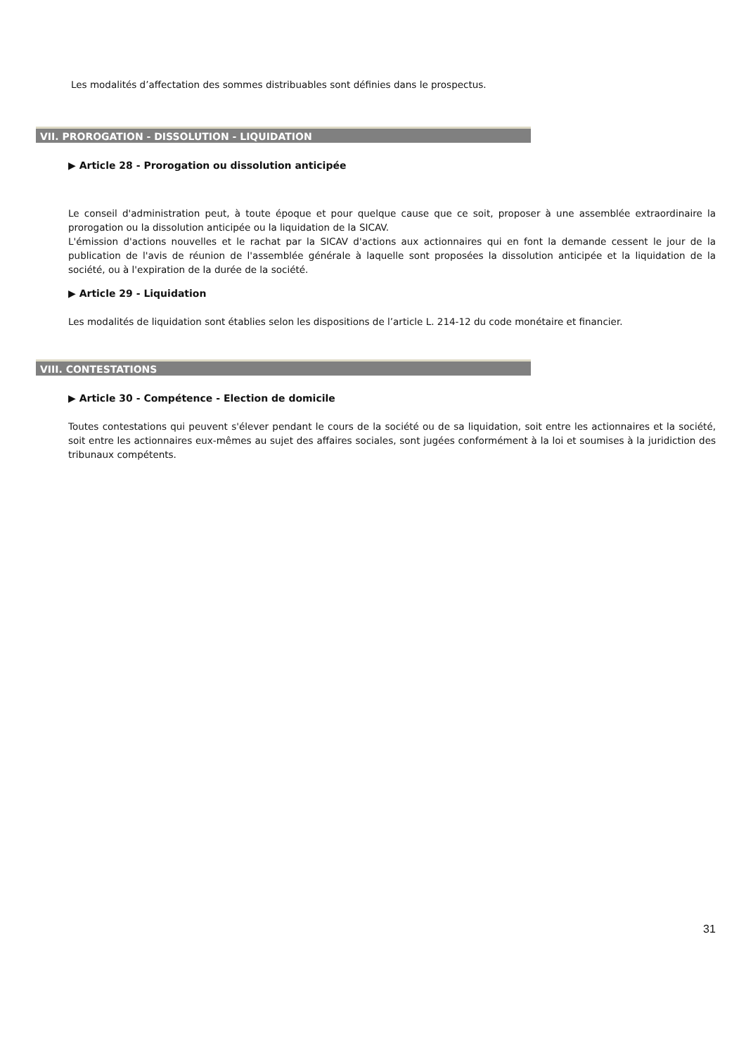Les modalités d’affectation des sommes distribuables sont définies dans le prospectus.
VII. PROROGATION - DISSOLUTION - LIQUIDATION
▶ Article 28 - Prorogation ou dissolution anticipée
Le conseil d'administration peut, à toute époque et pour quelque cause que ce soit, proposer à une assemblée extraordinaire la prorogation ou la dissolution anticipée ou la liquidation de la SICAV.
L'émission d'actions nouvelles et le rachat par la SICAV d'actions aux actionnaires qui en font la demande cessent le jour de la publication de l'avis de réunion de l'assemblée générale à laquelle sont proposées la dissolution anticipée et la liquidation de la société, ou à l'expiration de la durée de la société.
▶ Article 29 - Liquidation
Les modalités de liquidation sont établies selon les dispositions de l’article L. 214-12 du code monétaire et financier.
VIII. CONTESTATIONS
▶ Article 30 - Compétence - Election de domicile
Toutes contestations qui peuvent s'élever pendant le cours de la société ou de sa liquidation, soit entre les actionnaires et la société, soit entre les actionnaires eux-mêmes au sujet des affaires sociales, sont jugées conformément à la loi et soumises à la juridiction des tribunaux compétents.
31